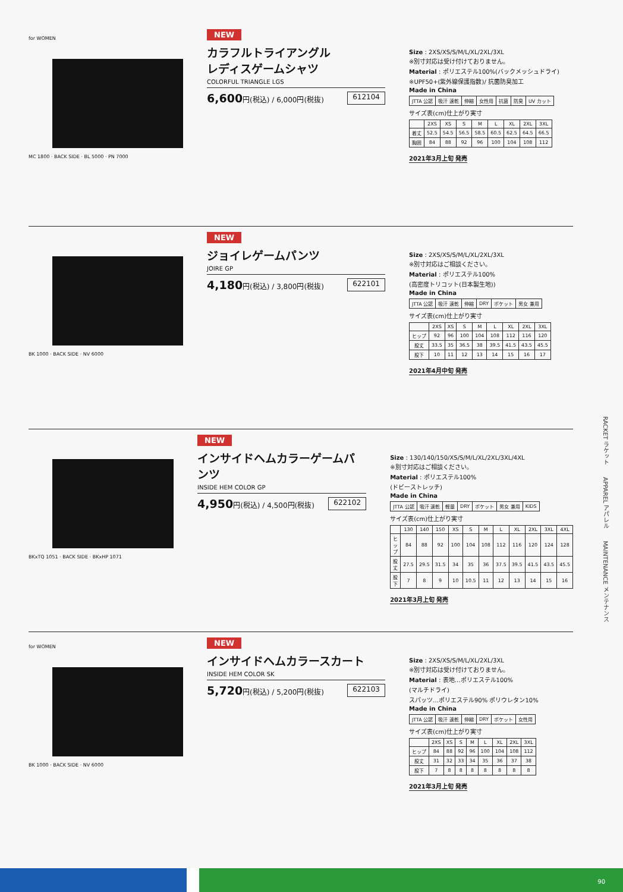for WOMEN
MC 1800 · BACK SIDE · BL 5000 · PN 7000
NEW
カラフルトライアングル
レディスゲームシャツ
COLORFUL TRIANGLE LGS
6,600円(税込) / 6,000円(税抜) 612104
Size : 2XS/XS/S/M/L/XL/2XL/3XL
※別寸対応は受け付けておりません。
Material : ポリエステル100%(バックメッシュドライ)
※UPF50+(紫外線保護指数)/ 抗菌防臭加工
Made in China
| JTTA 公認 | 吸汗 速乾 | 伸縮 | 女性用 | 抗菌 | 防臭 | UV カット |
サイズ表(cm)仕上がり実寸
| | 2XS | XS | S | M | L | XL | 2XL | 3XL |
| --- | --- | --- | --- | --- | --- | --- | --- | --- |
| 着丈 | 52.5 | 54.5 | 56.5 | 58.5 | 60.5 | 62.5 | 64.5 | 66.5 |
| 胸囲 | 84 | 88 | 92 | 96 | 100 | 104 | 108 | 112 |
2021年3月上旬 発売
BK 1000 · BACK SIDE · NV 6000
NEW
ジョイレゲームパンツ
JOIRE GP
4,180円(税込) / 3,800円(税抜) 622101
Size : 2XS/XS/S/M/L/XL/2XL/3XL
※別寸対応はご相談ください。
Material : ポリエステル100%
(高密度トリコット(日本製生地))
Made in China
| JTTA 公認 | 吸汗 速乾 | 伸縮 | DRY | ポケット | 男女 兼用 |
サイズ表(cm)仕上がり実寸
| | 2XS | XS | S | M | L | XL | 2XL | 3XL |
| --- | --- | --- | --- | --- | --- | --- | --- | --- |
| ヒップ | 92 | 96 | 100 | 104 | 108 | 112 | 116 | 120 |
| 股丈 | 33.5 | 35 | 36.5 | 38 | 39.5 | 41.5 | 43.5 | 45.5 |
| 股下 | 10 | 11 | 12 | 13 | 14 | 15 | 16 | 17 |
2021年4月中旬 発売
BKxTQ 1051 · BACK SIDE · BKxHP 1071
NEW
インサイドヘムカラーゲームパンツ
INSIDE HEM COLOR GP
4,950円(税込) / 4,500円(税抜) 622102
Size : 130/140/150/XS/S/M/L/XL/2XL/3XL/4XL
※別寸対応はご相談ください。
Material : ポリエステル100%
(ドビーストレッチ)
Made in China
| JTTA 公認 | 吸汗 速乾 | 軽量 | DRY | ポケット | 男女 兼用 | KIDS |
サイズ表(cm)仕上がり実寸
| | 130 | 140 | 150 | XS | S | M | L | XL | 2XL | 3XL | 4XL |
| --- | --- | --- | --- | --- | --- | --- | --- | --- | --- | --- | --- |
| ヒップ | 84 | 88 | 92 | 100 | 104 | 108 | 112 | 116 | 120 | 124 | 128 |
| 股丈 | 27.5 | 29.5 | 31.5 | 34 | 35 | 36 | 37.5 | 39.5 | 41.5 | 43.5 | 45.5 |
| 股下 | 7 | 8 | 9 | 10 | 10.5 | 11 | 12 | 13 | 14 | 15 | 16 |
2021年3月上旬 発売
for WOMEN
BK 1000 · BACK SIDE · NV 6000
NEW
インサイドヘムカラースカート
INSIDE HEM COLOR SK
5,720円(税込) / 5,200円(税抜) 622103
Size : 2XS/XS/S/M/L/XL/2XL/3XL
※別寸対応は受け付けておりません。
Material : 表地…ポリエステル100%
(マルチドライ)
スパッツ…ポリエステル90% ポリウレタン10%
Made in China
| JTTA 公認 | 吸汗 速乾 | 伸縮 | DRY | ポケット | 女性用 |
サイズ表(cm)仕上がり実寸
| | 2XS | XS | S | M | L | XL | 2XL | 3XL |
| --- | --- | --- | --- | --- | --- | --- | --- | --- |
| ヒップ | 84 | 88 | 92 | 96 | 100 | 104 | 108 | 112 |
| 股丈 | 31 | 32 | 33 | 34 | 35 | 36 | 37 | 38 |
| 股下 | 7 | 8 | 8 | 8 | 8 | 8 | 8 | 8 |
2021年3月上旬 発売
RACKET ラケット　　APPAREL アパレル　　MAINTENANCE メンテナンス
90